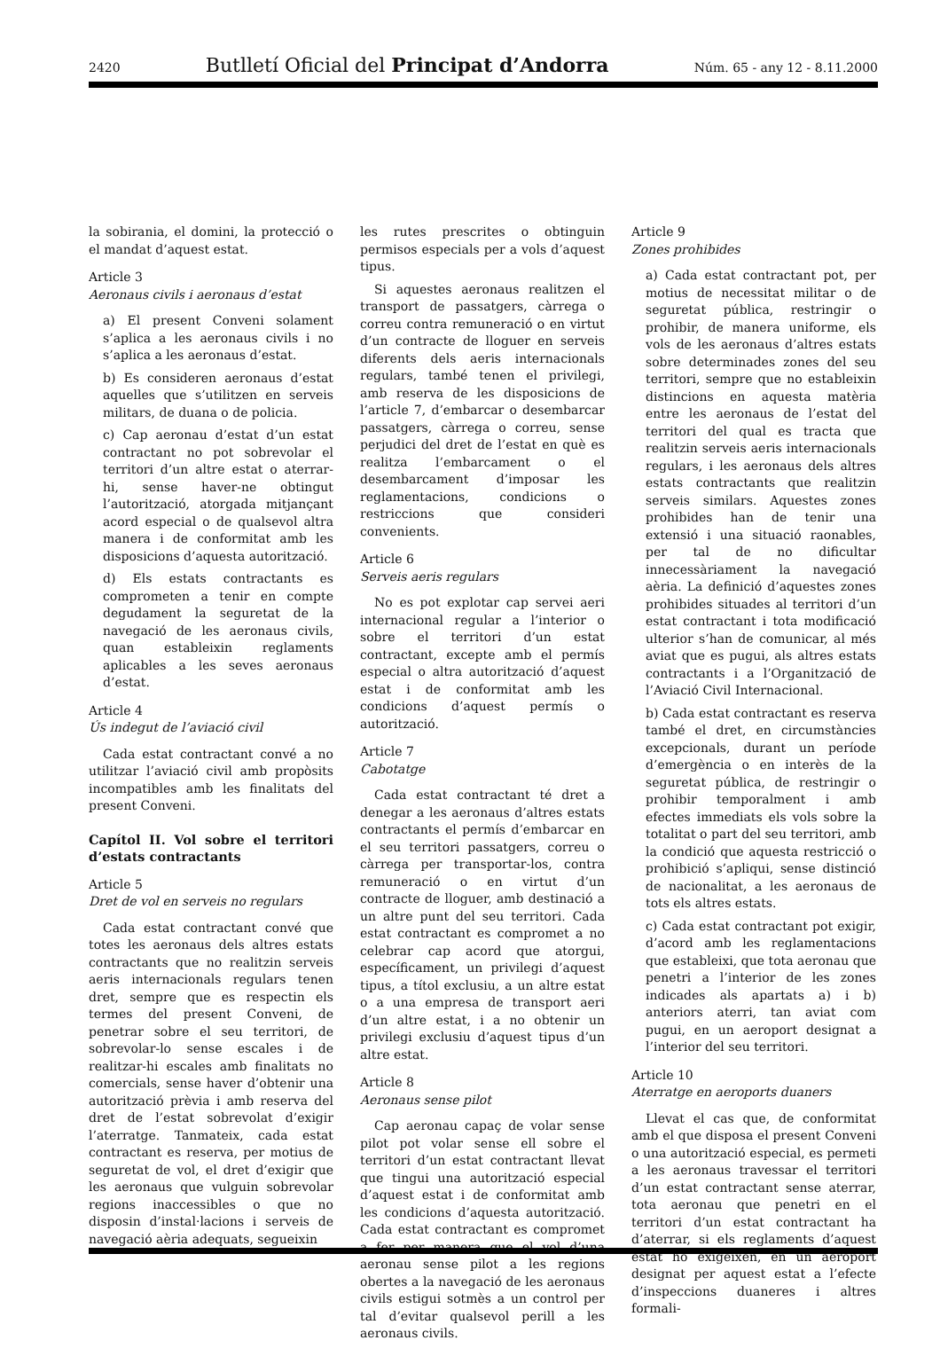2420 Butlletí Oficial del Principat d’Andorra Núm. 65 - any 12 - 8.11.2000
la sobirania, el domini, la protecció o el mandat d’aquest estat.
Article 3
Aeronaus civils i aeronaus d’estat
a) El present Conveni solament s’aplica a les aeronaus civils i no s’aplica a les aeronaus d’estat.
b) Es consideren aeronaus d’estat aquelles que s’utilitzen en serveis militars, de duana o de policia.
c) Cap aeronau d’estat d’un estat contractant no pot sobrevolar el territori d’un altre estat o aterrar-hi, sense haver-ne obtingut l’autorització, atorgada mitjançant acord especial o de qualsevol altra manera i de conformitat amb les disposicions d’aquesta autorització.
d) Els estats contractants es comprometen a tenir en compte degudament la seguretat de la navegació de les aeronaus civils, quan estableixin reglaments aplicables a les seves aeronaus d’estat.
Article 4
Ús indegut de l’aviació civil
Cada estat contractant convé a no utilitzar l’aviació civil amb propòsits incompatibles amb les finalitats del present Conveni.
Capítol II. Vol sobre el territori d’estats contractants
Article 5
Dret de vol en serveis no regulars
Cada estat contractant convé que totes les aeronaus dels altres estats contractants que no realitzin serveis aeris internacionals regulars tenen dret, sempre que es respectin els termes del present Conveni, de penetrar sobre el seu territori, de sobrevolar-lo sense escales i de realitzar-hi escales amb finalitats no comercials, sense haver d’obtenir una autorització prèvia i amb reserva del dret de l’estat sobrevolat d’exigir l’aterratge. Tanmateix, cada estat contractant es reserva, per motius de seguretat de vol, el dret d’exigir que les aeronaus que vulguin sobrevolar regions inaccessibles o que no disposin d’instal·lacions i serveis de navegació aèria adequats, segueixin
les rutes prescrites o obtinguin permisos especials per a vols d’aquest tipus.
Si aquestes aeronaus realitzen el transport de passatgers, càrrega o correu contra remuneració o en virtut d’un contracte de lloguer en serveis diferents dels aeris internacionals regulars, també tenen el privilegi, amb reserva de les disposicions de l’article 7, d’embarcar o desembarcar passatgers, càrrega o correu, sense perjudici del dret de l’estat en què es realitza l’embarcament o el desembarcament d’imposar les reglamentacions, condicions o restriccions que consideri convenients.
Article 6
Serveis aeris regulars
No es pot explotar cap servei aeri internacional regular a l’interior o sobre el territori d’un estat contractant, excepte amb el permís especial o altra autorització d’aquest estat i de conformitat amb les condicions d’aquest permís o autorització.
Article 7
Cabotatge
Cada estat contractant té dret a denegar a les aeronaus d’altres estats contractants el permís d’embarcar en el seu territori passatgers, correu o càrrega per transportar-los, contra remuneració o en virtut d’un contracte de lloguer, amb destinació a un altre punt del seu territori. Cada estat contractant es compromet a no celebrar cap acord que atorgui, específicament, un privilegi d’aquest tipus, a títol exclusiu, a un altre estat o a una empresa de transport aeri d’un altre estat, i a no obtenir un privilegi exclusiu d’aquest tipus d’un altre estat.
Article 8
Aeronaus sense pilot
Cap aeronau capaç de volar sense pilot pot volar sense ell sobre el territori d’un estat contractant llevat que tingui una autorització especial d’aquest estat i de conformitat amb les condicions d’aquesta autorització. Cada estat contractant es compromet a fer per manera que el vol d’una aeronau sense pilot a les regions obertes a la navegació de les aeronaus civils estigui sotmès a un control per tal d’evitar qualsevol perill a les aeronaus civils.
Article 9
Zones prohibides
a) Cada estat contractant pot, per motius de necessitat militar o de seguretat pública, restringir o prohibir, de manera uniforme, els vols de les aeronaus d’altres estats sobre determinades zones del seu territori, sempre que no estableixin distincions en aquesta matèria entre les aeronaus de l’estat del territori del qual es tracta que realitzin serveis aeris internacionals regulars, i les aeronaus dels altres estats contractants que realitzin serveis similars. Aquestes zones prohibides han de tenir una extensió i una situació raonables, per tal de no dificultar innecessàriament la navegació aèria. La definició d’aquestes zones prohibides situades al territori d’un estat contractant i tota modificació ulterior s’han de comunicar, al més aviat que es pugui, als altres estats contractants i a l’Organització de l’Aviació Civil Internacional.
b) Cada estat contractant es reserva també el dret, en circumstàncies excepcionals, durant un període d’emergència o en interès de la seguretat pública, de restringir o prohibir temporalment i amb efectes immediats els vols sobre la totalitat o part del seu territori, amb la condició que aquesta restricció o prohibició s’apliqui, sense distinció de nacionalitat, a les aeronaus de tots els altres estats.
c) Cada estat contractant pot exigir, d’acord amb les reglamentacions que estableixi, que tota aeronau que penetri a l’interior de les zones indicades als apartats a) i b) anteriors aterri, tan aviat com pugui, en un aeroport designat a l’interior del seu territori.
Article 10
Aterratge en aeroports duaners
Llevat el cas que, de conformitat amb el que disposa el present Conveni o una autorització especial, es permeti a les aeronaus travessar el territori d’un estat contractant sense aterrar, tota aeronau que penetri en el territori d’un estat contractant ha d’aterrar, si els reglaments d’aquest estat ho exigeixen, en un aeroport designat per aquest estat a l’efecte d’inspeccions duaneres i altres formali-